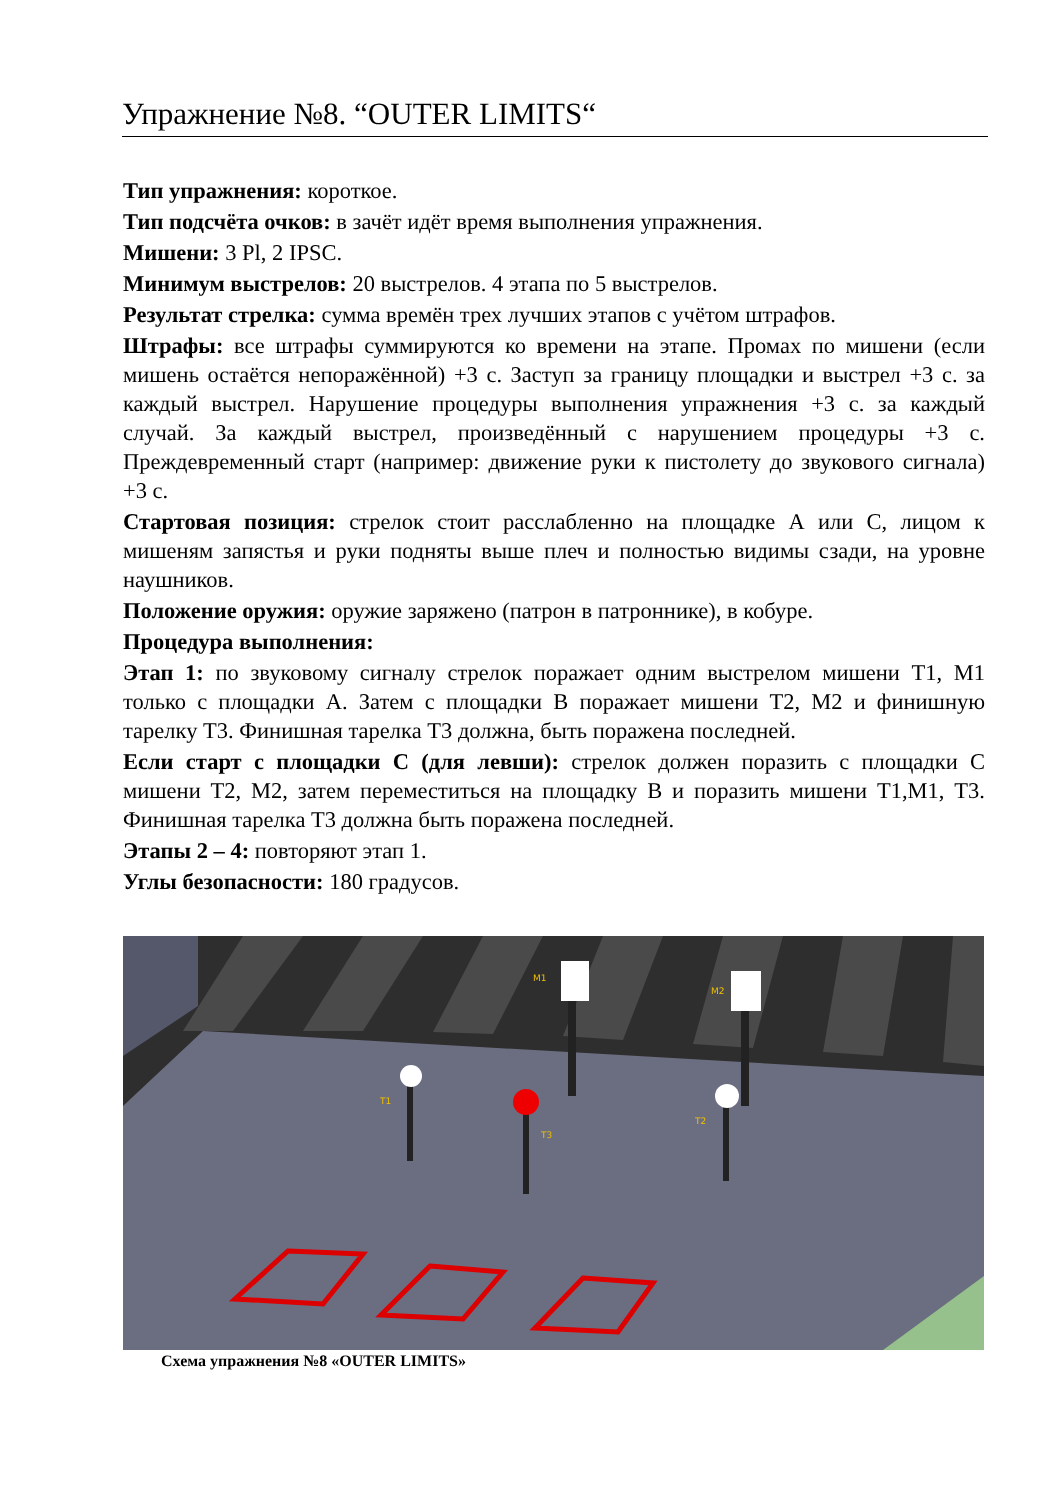Упражнение №8. “OUTER LIMITS“
Тип упражнения: короткое.
Тип подсчёта очков: в зачёт идёт время выполнения упражнения.
Мишени: 3 Pl, 2 IPSC.
Минимум выстрелов: 20 выстрелов. 4 этапа по 5 выстрелов.
Результат стрелка: сумма времён трех лучших этапов с учётом штрафов.
Штрафы: все штрафы суммируются ко времени на этапе. Промах по мишени (если мишень остаётся непоражённой) +3 с. Заступ за границу площадки и выстрел +3 с. за каждый выстрел. Нарушение процедуры выполнения упражнения +3 с. за каждый случай. За каждый выстрел, произведённый с нарушением процедуры +3 с. Преждевременный старт (например: движение руки к пистолету до звукового сигнала) +3 с.
Стартовая позиция: стрелок стоит расслабленно на площадке А или С, лицом к мишеням запястья и руки подняты выше плеч и полностью видимы сзади, на уровне наушников.
Положение оружия: оружие заряжено (патрон в патроннике), в кобуре.
Процедура выполнения:
Этап 1: по звуковому сигналу стрелок поражает одним выстрелом мишени Т1, М1 только с площадки А. Затем с площадки В поражает мишени Т2, М2 и финишную тарелку Т3. Финишная тарелка Т3 должна, быть поражена последней.
Если старт с площадки С (для левши): стрелок должен поразить с площадки С мишени Т2, М2, затем переместиться на площадку В и поразить мишени Т1,М1, Т3. Финишная тарелка Т3 должна быть поражена последней.
Этапы 2 – 4: повторяют этап 1.
Углы безопасности: 180 градусов.
M1
M2
T1
T3
T2
Схема упражнения №8 «OUTER LIMITS»